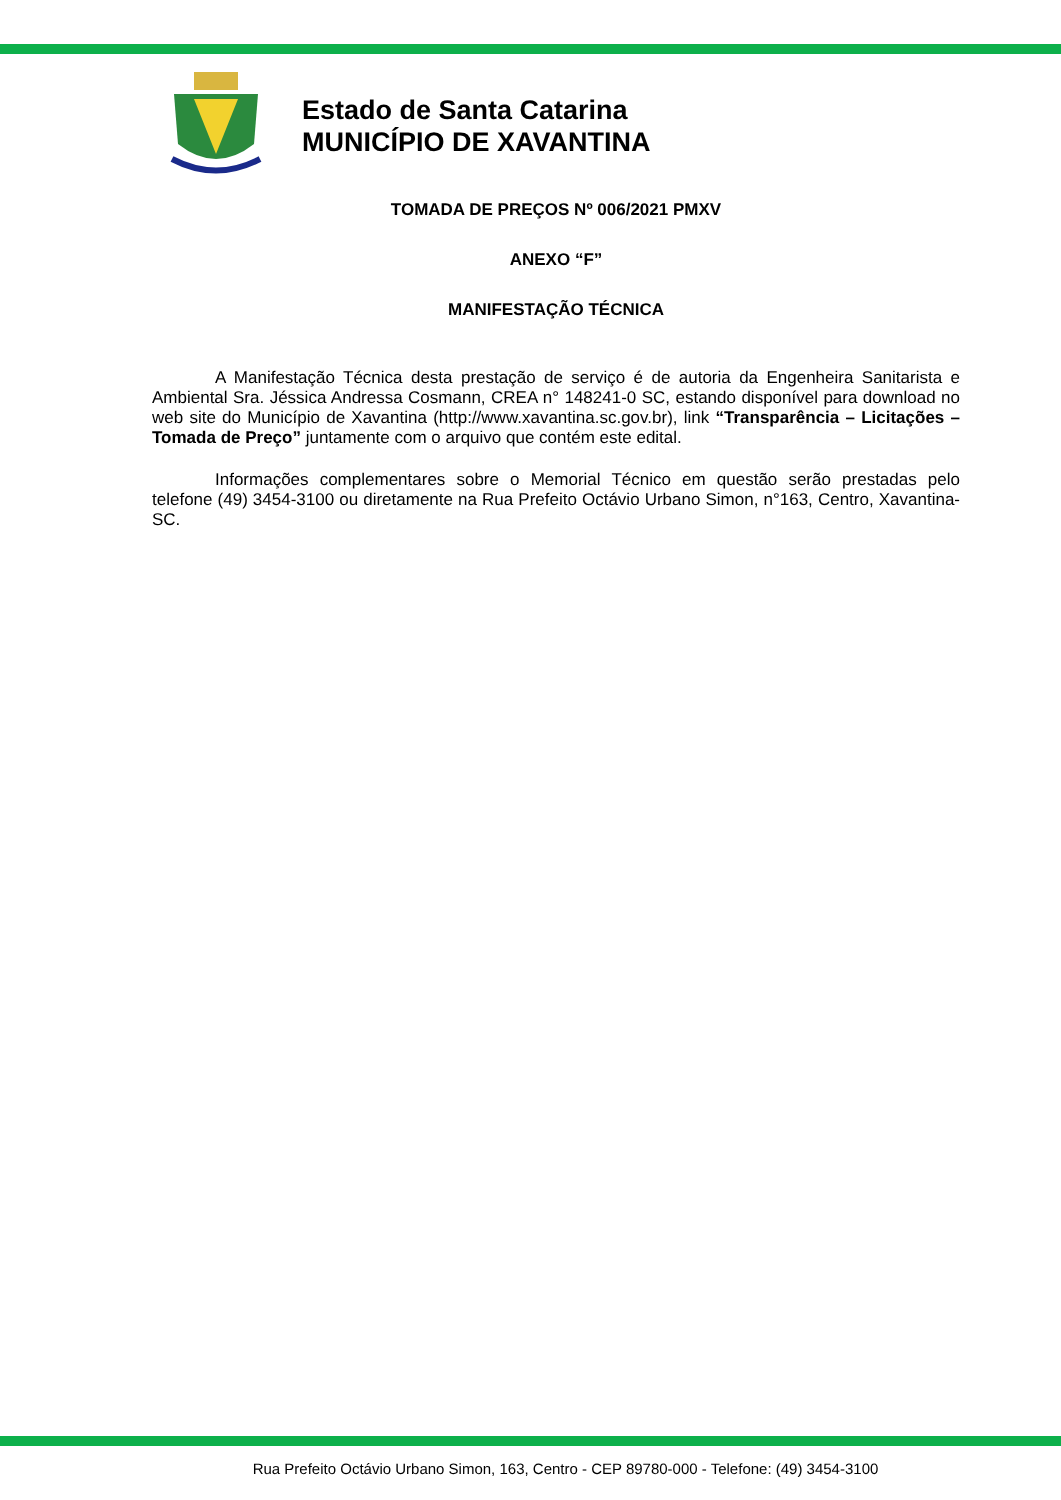Estado de Santa Catarina
MUNICÍPIO DE XAVANTINA
TOMADA DE PREÇOS Nº 006/2021 PMXV
ANEXO “F”
MANIFESTAÇÃO TÉCNICA
A Manifestação Técnica desta prestação de serviço é de autoria da Engenheira Sanitarista e Ambiental Sra. Jéssica Andressa Cosmann, CREA n° 148241-0 SC, estando disponível para download no web site do Município de Xavantina (http://www.xavantina.sc.gov.br), link “Transparência – Licitações – Tomada de Preço” juntamente com o arquivo que contém este edital.
Informações complementares sobre o Memorial Técnico em questão serão prestadas pelo telefone (49) 3454-3100 ou diretamente na Rua Prefeito Octávio Urbano Simon, n°163, Centro, Xavantina-SC.
Rua Prefeito Octávio Urbano Simon, 163, Centro - CEP 89780-000 - Telefone: (49) 3454-3100